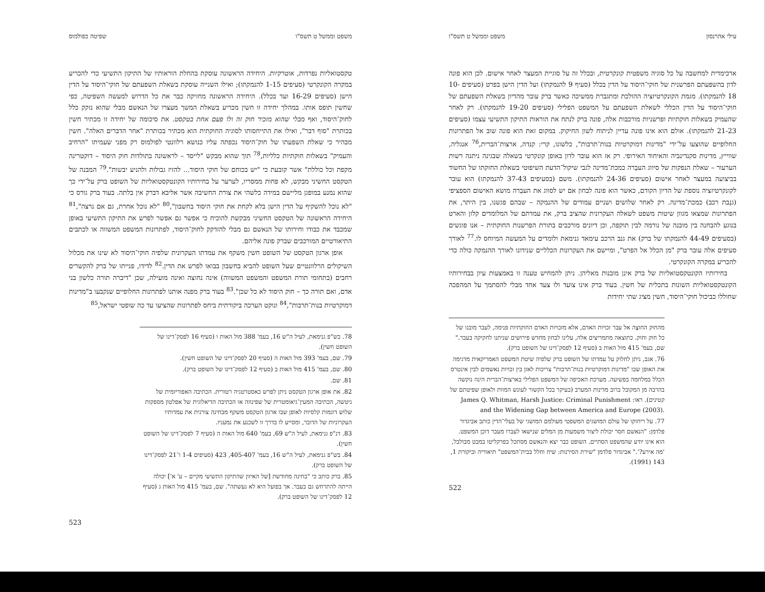משפט וממשל ט תשס"ו שפיטה כפולמוס
טקסטואליות נפרדות, אוטרקיות. היחידה הראשונה עוסקת בהחלת הוראותיו של התיקון התשיעי כדי להכריע במקרה הקונקרטי (סעיפים 1-15 להנמקתו); ואילו השנייה עוסקת בשאלת השפעתם של חוקי־היסוד על הדין הישן (סעיפים 16-29 ועד בכלל). היחידה הראשונה מחזיקה כבר את כל הדרוש למעשה השפיטה, כפי שחשין תופס אותו. במהלך יחידה זו חשין מכריע בשאלת המשך מעצרו של הנאשם מבלי שהוא נזקק כלל לחוק־היסוד, ואף מבלי שהוא מזכיר חוק זה ולו פעם אחת בטקסט. את סיכומה של יחידה זו מכתיר חשין בכותרת "סוף דבר", ואילו את התייחסותו לסוגיה החוקתית הוא מכתיר בכותרת "אחר הדברים האלה". חשין מבהיר כי שאלת השפעתו של חוק־היסוד נכפתה עליו כנושא רלוונטי לפולמוס רק מפני שעמיתו "הרחיב והעמיק" בשאלות חוקתיות כלליות,<sup>78</sup> תוך שהוא מבקש "לייסד – לראשונה בתולדות חוק היסוד – דוקטרינה מקפת וכל כוללת" אשר קובעת כי "יש בכוחם של חוקי היסוד... להזיז גבולות ולהניע יבשות".<sup>79</sup> המבנה של הטקסט החשיני מבקש, לא פחות ממסריו, לערער על בחירותיו הקונטקסטואליות של השופט ברק על־ידי כך שהוא נמנע במופגן מליישם במידה כלשהי את צורת החשיבה אשר אליבא דברק אין בלתה. בעוד ברק גורס כי "לא נוכל להשקיף על הדין הישן בלא לקחת את חוקי היסוד בחשבון",<sup>80</sup> "לא נוכל אחרת, גם אם נרצה",<sup>81</sup> היחידה הראשונה של הטקסט החשיני מבקשת להוכיח כי אפשר גם אפשר לפרש את התיקון התשיעי באופן שמכבד את כבודו וחירותו של הנאשם גם מבלי להזדקק לחוק־היסוד, לפתרונות המשפט המשווה או לכתבים התיאורטיים המורכבים שברק פונה אליהם.
אופן ארגון הטקסט של השופט חשין משקף את עמדתו העקרונית שלפיה חוקי־היסוד לא שינו את מכלול השיקולים הרלוונטיים שעל השופט להביא בחשבון בבואו לפרש את הדין.<sup>82</sup> לדידו, פנייתו של ברק להקשרים רחבים (בתחומי תורת המשפט והמשפט המשווה) אינה נחוצה ואינה מועילה, שכן "דיברה תורה כלשון בני אדם, ואם תורה כך – חוק היסוד לא כל שכן".<sup>83</sup> בעוד ברק מפנה אותנו לפתרונות החלופיים שנקבעו ב"מדינות דמוקרטיות בנות־תרבות",<sup>84</sup> ונוקט הערכה ביקורתית ביחס לפתרונות שהציעו עד כה שופטי ישראל,<sup>85</sup>
78. בש"פ גנימאת, לעיל ה"ש 16, בעמ' 388 מול האות ו (סעיף 16 לפסק־דינו של השופט חשין).
79. שם, בעמ' 393 מול האות ה (סעיף 20 לפסק־דינו של השופט חשין).
80. שם, בעמ' 415 מול האות ב (סעיף 12 לפסק־דינו של השופט ברק).
81. שם.
82. את אופן ארגון הטקסט ניתן לפרש כאסטרטגיה רטורית. הכתיבה האפוריזמית של ניטשה, הכתיבה המעין־גיאומטרית של שפינוזה או הכתיבה הדיאלוגית של אפלטון מספקות שלוש דוגמות קלסיות לאופן שבו ארגון הטקסט משקף מבחינה צורנית את עמדותיו העקרוניות של הדובר, ומסייע לו בדרך זו לשכנע את נמעניו.
83. דנ"פ גנימאת, לעיל ה"ש 69, בעמ' 640 מול האות ה (סעיף 7 לפסק־דינו של השופט חשין).
84. בש"פ גנימאת, לעיל ה"ש 16, בעמ' 405-407, 423 (סעיפים 1-4 ו־21 לפסק־דינו של השופט ברק).
85. ברק כותב כי "בחינה מחודשת [של האיזון שהתיקון התשיעי מקיים – ע' א'] יכולה הייתה להתרחש גם בעבר. אך בפועל היא לא נעשתה". שם, בעמ' 415 מול האות ג (סעיף 12 לפסק־דינו של השופט ברק).
523
עילי אהרנסון משפט וממשל ט תשס"ו
ארכימדית למחשבה על כל סוגיה משפטית קונקרטית, ובכלל זה על סוגיית המעצר לאחר אישום. לכן הוא פונה לדון בהשפעתם הפרשנית של חוקי־היסוד על הדין בכלל (סעיף 9 להנמקתו) ועל הדין הישן בפרט (סעיפים 10-18 להנמקתו). מגמת הקונקרטיזציה ההולכת ומתגברת ממשיכה כאשר ברק עובר מהדיון בשאלת השפעתם של חוקי־היסוד על הדין הכללי לשאלת השפעתם על המשפט הפלילי (סעיפים 19-20 להנמקתו). רק לאחר שהעמיק בשאלות חוקתיות ופרשניות מורכבות אלה, פונה ברק לנתח את הוראות התיקון התשיעי עצמו (סעיפים 21-23 להנמקתו). אולם הוא אינו פונה עדיין לניתוח לשון החיקוק. במקום זאת הוא פונה שוב אל הפתרונות החלופיים שהוצעו על־ידי "מדינות דמוקרטיות בנות־תרבות", כלשונו, קרי: קנדה, ארצות־הברית,<sup>76</sup> אנגליה, שווייץ, מדינות סקנדינביה והאיחוד האירופי. רק אז הוא עובר לדון באופן קונקרטי בשאלה שבגינה ניתנה רשות הערעור – שאלת הנפקות של סיווג העבֵרה כמכת־מדינה לגבי שיקול־הדעת השיפוטי בשאלת החזקתו של החשוד בביצועה במעצר לאחר אישום (סעיפים 24-36 להנמקתו). משם (בסעיפים 37-43 להנמקתו) הוא עובר לקונקרטיזציה נוספת של הדיון הקודם, כאשר הוא פונה לבחון אם יש לסווג את העבֵרה מושא האישום הספציפי (גנֵבת רכב) כמכת־מדינה. רק לאחר שלושים ושניים עמודים של ההנמקה – שבהם פגשנו, בין היתר, את הפתרונות שמצאו מגוון שיטות משפט לשאלה העקרונית שהציב ברק, את עמדתם של המלומדים קלזן והארט בנוגע להבחנה בין מובנה של נורמה לבין תוקפה, וכן דיונים מורכבים בתורת הפרשנות החוקתית – אנו פוגשים (בסעיפים 44-49 להנמקתו של ברק) את גנב הרכב עימאד גנימאת ולומדים על המעשה המיוחס לו.<sup>77</sup> לאורך סעיפים אלה עובר ברק "מן הכלל אל הפרט", ומיישם את העקרונות הכלליים שנידונו לאורך ההנמקה כולה כדי להכריע במקרה הקונקרטי.
בחירותיו הקונטקסטואליות של ברק אינן מובנות מאליהן. ניתן להמחיש טענה זו באמצעות עיון בבחירותיו הקונטקסטואליות השונות בתכלית של חשין. בעוד ברק אינו צועד ולו צעד אחד מבלי להסתמך על המהפכה שחוללו כביכול חוקי־היסוד, חשין מציג שתי יחידות
מהחוק החוצֶה אל עבר זכויות האדם, אלא מזכויות האדם החוקתיות פנימה, לעבר מובנו של כל חוק וחוק. כתוצאה מתמריצים אלה, עלינו לבחון מחדש פירושים שניתנו לחקיקה בעבר." שם, בעמ' 415 מול האות ב (סעיף 12 לפסק־דינו של השופט ברק).
76. אגב, ניתן לחלוק על עמדתו של השופט ברק שלפיה שיטת המשפט האמריקאית מדגימה את האופן שבו "מדינות דמוקרטיות בנות־תרבות" צריכות לאזן בין זכויות נאשמים לבין אינטרס הכלל במלחמה בפשיעה. מערכת האכיפה של המשפט הפלילי בארצות־הברית הינה נוקשה בהרבה מן המקובל ברוב מדינות המערב (בעיקר בכל הקשור לעונש המוות ולאופן שפיטתם של קטינים). ראו: James Q. Whitman, Harsh Justice: Criminal Punishment and the Widening Gap between America and Europe (2003).
77. על ריחוקו של עולם המושגים המשפטי מעולמם המושגי של בעלי־הדין כותב אביגדור פלדמן: "הנאשם חסר יכולת ליצור משמעות מן המלים שנישאו לעברו מעבר דוכן המשפט. הוא אינו יודע שהמשפט הסתיים. השופט כבר יצא והנאשם מסתכל בפרקליטו במבט מבולבל, 'מה אירע?'." אביגדור פלדמן "שירת הסירנות: שיח וחלל בבית־המשפט" תיאוריה וביקורת 1, 143 (1991).
522